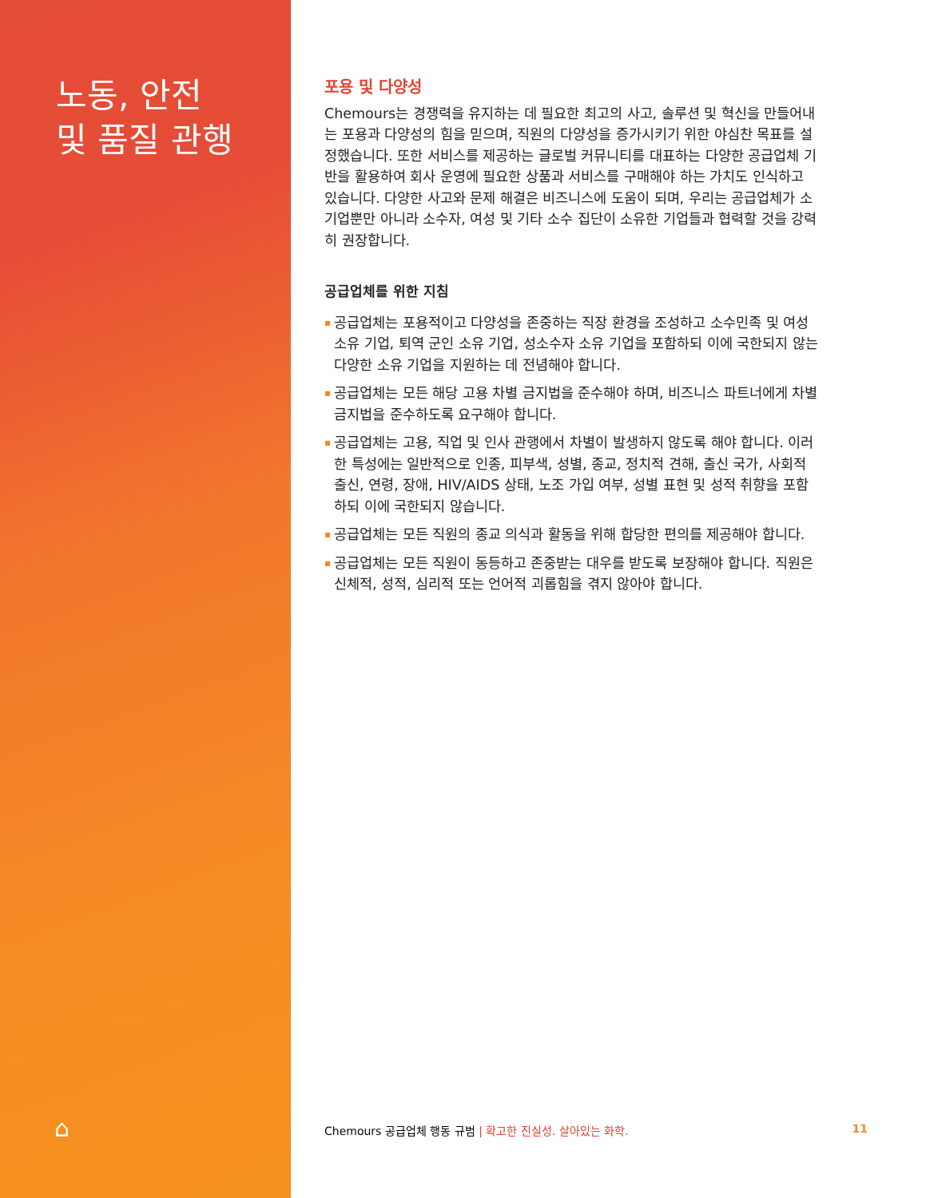노동, 안전
및 품질 관행
⌂
포용 및 다양성
Chemours는 경쟁력을 유지하는 데 필요한 최고의 사고, 솔루션 및 혁신을 만들어내는 포용과 다양성의 힘을 믿으며, 직원의 다양성을 증가시키기 위한 야심찬 목표를 설정했습니다. 또한 서비스를 제공하는 글로벌 커뮤니티를 대표하는 다양한 공급업체 기반을 활용하여 회사 운영에 필요한 상품과 서비스를 구매해야 하는 가치도 인식하고 있습니다. 다양한 사고와 문제 해결은 비즈니스에 도움이 되며, 우리는 공급업체가 소기업뿐만 아니라 소수자, 여성 및 기타 소수 집단이 소유한 기업들과 협력할 것을 강력히 권장합니다.
공급업체를 위한 지침
▪ 공급업체는 포용적이고 다양성을 존중하는 직장 환경을 조성하고 소수민족 및 여성 소유 기업, 퇴역 군인 소유 기업, 성소수자 소유 기업을 포함하되 이에 국한되지 않는 다양한 소유 기업을 지원하는 데 전념해야 합니다.
▪ 공급업체는 모든 해당 고용 차별 금지법을 준수해야 하며, 비즈니스 파트너에게 차별 금지법을 준수하도록 요구해야 합니다.
▪ 공급업체는 고용, 직업 및 인사 관행에서 차별이 발생하지 않도록 해야 합니다. 이러한 특성에는 일반적으로 인종, 피부색, 성별, 종교, 정치적 견해, 출신 국가, 사회적 출신, 연령, 장애, HIV/AIDS 상태, 노조 가입 여부, 성별 표현 및 성적 취향을 포함하되 이에 국한되지 않습니다.
▪ 공급업체는 모든 직원의 종교 의식과 활동을 위해 합당한 편의를 제공해야 합니다.
▪ 공급업체는 모든 직원이 동등하고 존중받는 대우를 받도록 보장해야 합니다. 직원은 신체적, 성적, 심리적 또는 언어적 괴롭힘을 겪지 않아야 합니다.
Chemours 공급업체 행동 규범 | 확고한 진실성. 살아있는 화학. 11